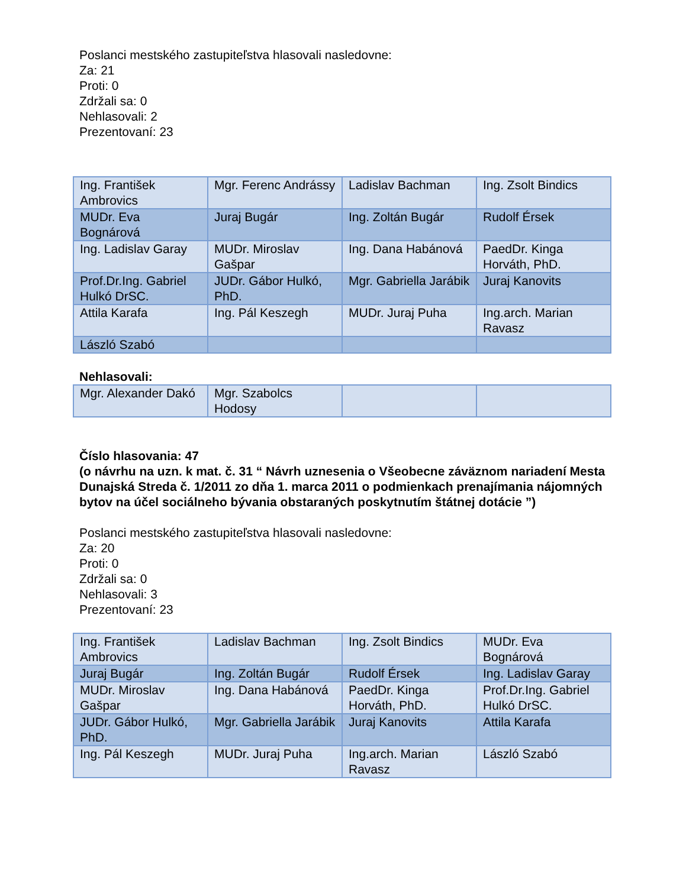Poslanci mestského zastupiteľstva hlasovali nasledovne:
Za: 21
Proti: 0
Zdržali sa: 0
Nehlasovali: 2
Prezentovaní: 23
| Ing. František Ambrovics | Mgr. Ferenc Andrássy | Ladislav Bachman | Ing. Zsolt Bindics |
| MUDr. Eva Bognárová | Juraj Bugár | Ing. Zoltán Bugár | Rudolf Érsek |
| Ing. Ladislav Garay | MUDr. Miroslav Gašpar | Ing. Dana Habánová | PaedDr. Kinga Horváth, PhD. |
| Prof.Dr.Ing. Gabriel Hulkó DrSC. | JUDr. Gábor Hulkó, PhD. | Mgr. Gabriella Jarábik | Juraj Kanovits |
| Attila Karafa | Ing. Pál Keszegh | MUDr. Juraj Puha | Ing.arch. Marian Ravasz |
| László Szabó | | | |
Nehlasovali:
| Mgr. Alexander Dakó | Mgr. Szabolcs Hodosy | | |
Číslo hlasovania: 47
(o návrhu na uzn. k mat. č. 31 “ Návrh uznesenia o Všeobecne záväznom nariadení Mesta Dunajská Streda č. 1/2011 zo dňa 1. marca 2011 o podmienkach prenajímania nájomných bytov na účel sociálneho bývania obstaraných poskytnutím štátnej dotácie ”)
Poslanci mestského zastupiteľstva hlasovali nasledovne:
Za: 20
Proti: 0
Zdržali sa: 0
Nehlasovali: 3
Prezentovaní: 23
| Ing. František Ambrovics | Ladislav Bachman | Ing. Zsolt Bindics | MUDr. Eva Bognárová |
| Juraj Bugár | Ing. Zoltán Bugár | Rudolf Érsek | Ing. Ladislav Garay |
| MUDr. Miroslav Gašpar | Ing. Dana Habánová | PaedDr. Kinga Horváth, PhD. | Prof.Dr.Ing. Gabriel Hulkó DrSC. |
| JUDr. Gábor Hulkó, PhD. | Mgr. Gabriella Jarábik | Juraj Kanovits | Attila Karafa |
| Ing. Pál Keszegh | MUDr. Juraj Puha | Ing.arch. Marian Ravasz | László Szabó |